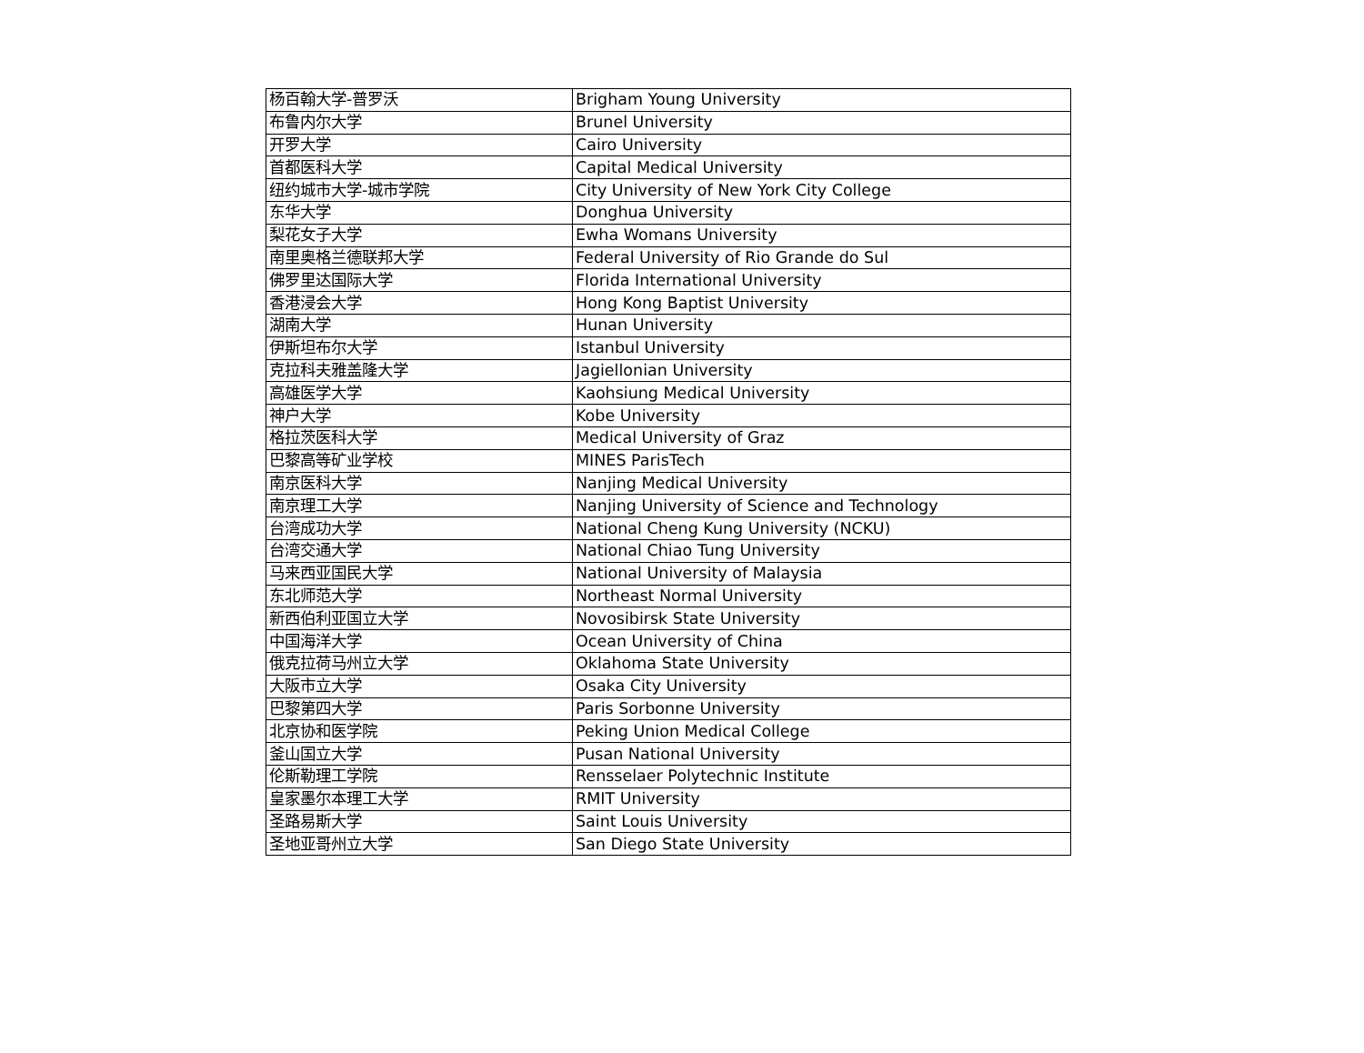| 杨百翰大学-普罗沃 | Brigham Young University |
| 布鲁内尔大学 | Brunel University |
| 开罗大学 | Cairo University |
| 首都医科大学 | Capital Medical University |
| 纽约城市大学-城市学院 | City University of New York City College |
| 东华大学 | Donghua University |
| 梨花女子大学 | Ewha Womans University |
| 南里奥格兰德联邦大学 | Federal University of Rio Grande do Sul |
| 佛罗里达国际大学 | Florida International University |
| 香港浸会大学 | Hong Kong Baptist University |
| 湖南大学 | Hunan University |
| 伊斯坦布尔大学 | Istanbul University |
| 克拉科夫雅盖隆大学 | Jagiellonian University |
| 高雄医学大学 | Kaohsiung Medical University |
| 神户大学 | Kobe University |
| 格拉茨医科大学 | Medical University of Graz |
| 巴黎高等矿业学校 | MINES ParisTech |
| 南京医科大学 | Nanjing Medical University |
| 南京理工大学 | Nanjing University of Science and Technology |
| 台湾成功大学 | National Cheng Kung University (NCKU) |
| 台湾交通大学 | National Chiao Tung University |
| 马来西亚国民大学 | National University of Malaysia |
| 东北师范大学 | Northeast Normal University |
| 新西伯利亚国立大学 | Novosibirsk State University |
| 中国海洋大学 | Ocean University of China |
| 俄克拉荷马州立大学 | Oklahoma State University |
| 大阪市立大学 | Osaka City University |
| 巴黎第四大学 | Paris Sorbonne University |
| 北京协和医学院 | Peking Union Medical College |
| 釜山国立大学 | Pusan National University |
| 伦斯勒理工学院 | Rensselaer Polytechnic Institute |
| 皇家墨尔本理工大学 | RMIT University |
| 圣路易斯大学 | Saint Louis University |
| 圣地亚哥州立大学 | San Diego State University |